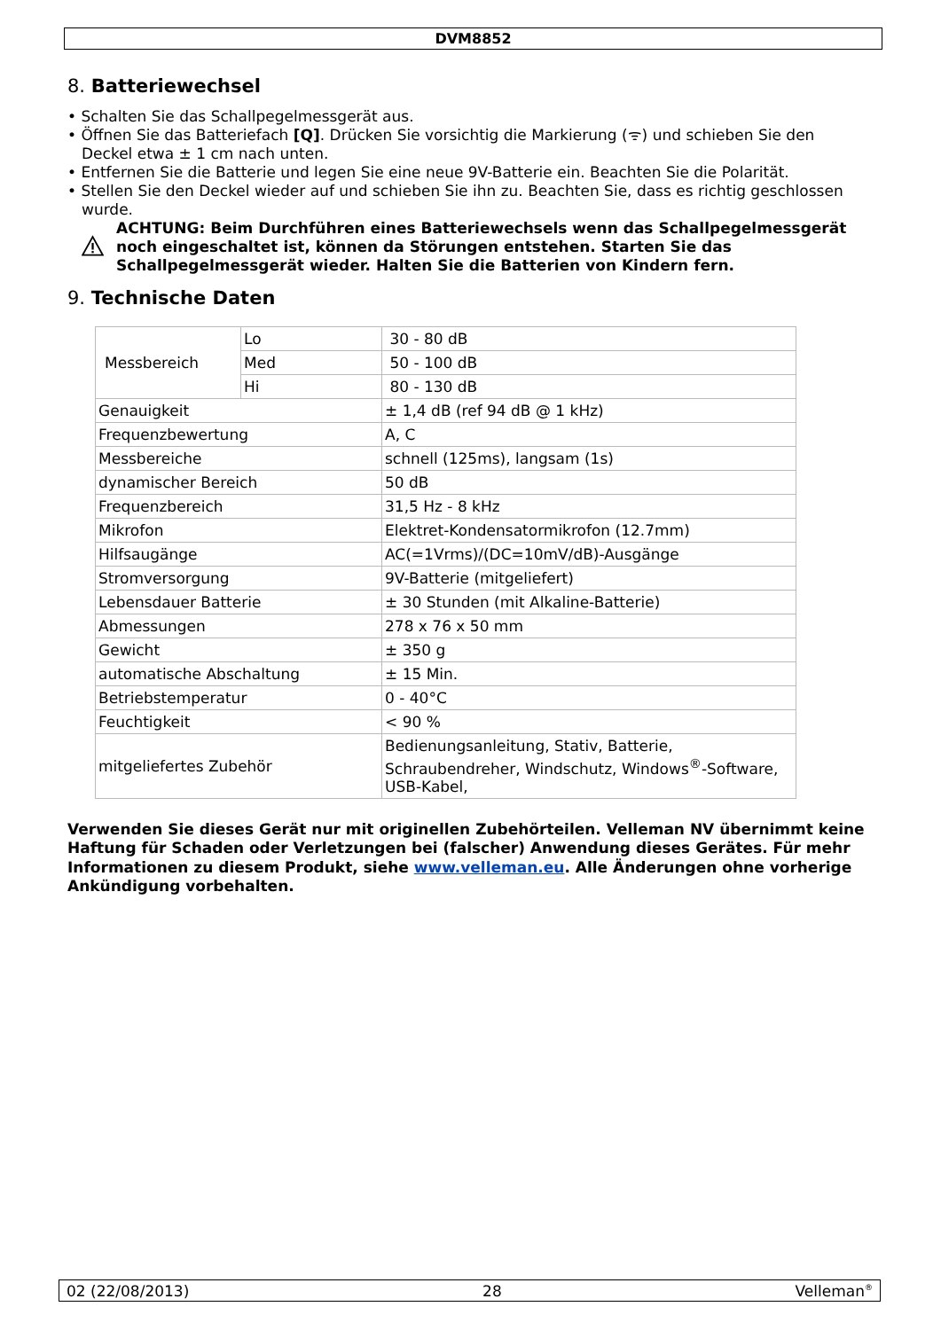DVM8852
8. Batteriewechsel
• Schalten Sie das Schallpegelmessgerät aus.
• Öffnen Sie das Batteriefach [Q]. Drücken Sie vorsichtig die Markierung (ᯤ) und schieben Sie den Deckel etwa ± 1 cm nach unten.
• Entfernen Sie die Batterie und legen Sie eine neue 9V-Batterie ein. Beachten Sie die Polarität.
• Stellen Sie den Deckel wieder auf und schieben Sie ihn zu. Beachten Sie, dass es richtig geschlossen wurde.
ACHTUNG: Beim Durchführen eines Batteriewechsels wenn das Schallpegelmessgerät noch eingeschaltet ist, können da Störungen entstehen. Starten Sie das Schallpegelmessgerät wieder. Halten Sie die Batterien von Kindern fern.
9. Technische Daten
| Messbereich | Lo | 30 - 80 dB |
| | Med | 50 - 100 dB |
| | Hi | 80 - 130 dB |
| Genauigkeit | | ± 1,4 dB (ref 94 dB @ 1 kHz) |
| Frequenzbewertung | | A, C |
| Messbereiche | | schnell (125ms), langsam (1s) |
| dynamischer Bereich | | 50 dB |
| Frequenzbereich | | 31,5 Hz - 8 kHz |
| Mikrofon | | Elektret-Kondensatormikrofon (12.7mm) |
| Hilfsaugänge | | AC(=1Vrms)/(DC=10mV/dB)-Ausgänge |
| Stromversorgung | | 9V-Batterie (mitgeliefert) |
| Lebensdauer Batterie | | ± 30 Stunden (mit Alkaline-Batterie) |
| Abmessungen | | 278 x 76 x 50 mm |
| Gewicht | | ± 350 g |
| automatische Abschaltung | | ± 15 Min. |
| Betriebstemperatur | | 0 - 40°C |
| Feuchtigkeit | | < 90 % |
| mitgeliefertes Zubehör | | Bedienungsanleitung, Stativ, Batterie, Schraubendreher, Windschutz, Windows<sup>®</sup>-Software, USB-Kabel, |
Verwenden Sie dieses Gerät nur mit originellen Zubehörteilen. Velleman NV übernimmt keine Haftung für Schaden oder Verletzungen bei (falscher) Anwendung dieses Gerätes. Für mehr Informationen zu diesem Produkt, siehe www.velleman.eu. Alle Änderungen ohne vorherige Ankündigung vorbehalten.
02 (22/08/2013) 28 Velleman<sup>®</sup>